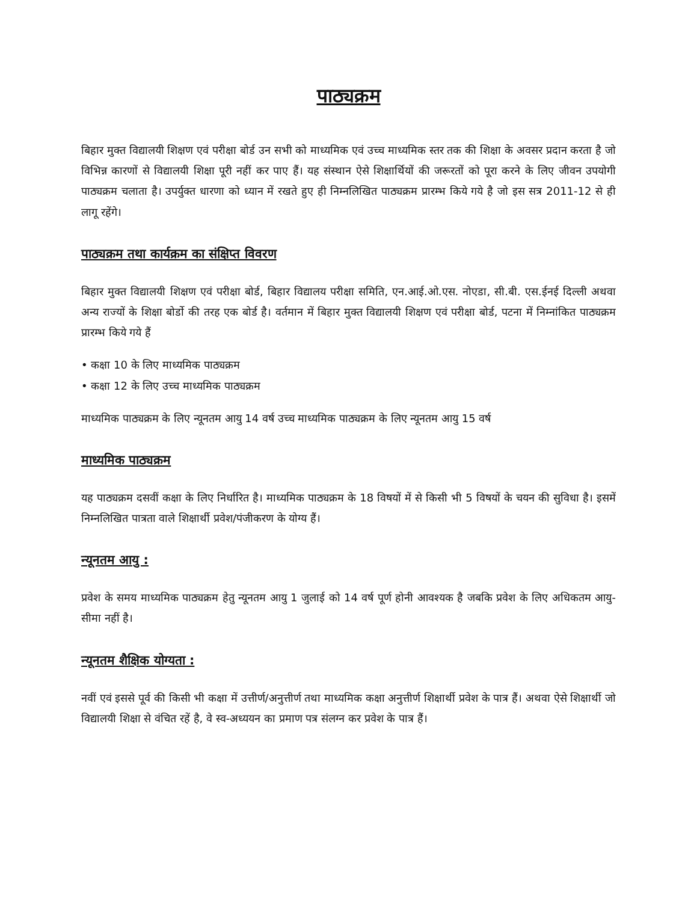पाठ्यक्रम
बिहार मुक्त विद्यालयी शिक्षण एवं परीक्षा बोर्ड उन सभी को माध्यमिक एवं उच्च माध्यमिक स्तर तक की शिक्षा के अवसर प्रदान करता है जो विभिन्न कारणों से विद्यालयी शिक्षा पूरी नहीं कर पाए हैं। यह संस्थान ऐसे शिक्षार्थियों की जरूरतों को पूरा करने के लिए जीवन उपयोगी पाठ्यक्रम चलाता है। उपर्युक्त धारणा को ध्यान में रखते हुए ही निम्नलिखित पाठ्यक्रम प्रारम्भ किये गये है जो इस सत्र 2011-12 से ही लागू रहेंगे।
पाठ्यक्रम तथा कार्यक्रम का संक्षिप्त विवरण
बिहार मुक्त विद्यालयी शिक्षण एवं परीक्षा बोर्ड, बिहार विद्यालय परीक्षा समिति, एन.आई.ओ.एस. नोएडा, सी.बी. एस.ईनई दिल्ली अथवा अन्य राज्यों के शिक्षा बोर्डो की तरह एक बोर्ड है। वर्तमान में बिहार मुक्त विद्यालयी शिक्षण एवं परीक्षा बोर्ड, पटना में निम्नांकित पाठ्यक्रम प्रारम्भ किये गये हैं
• कक्षा 10 के लिए माध्यमिक पाठ्यक्रम
• कक्षा 12 के लिए उच्च माध्यमिक पाठ्यक्रम
माध्यमिक पाठ्यक्रम के लिए न्यूनतम आयु 14 वर्ष उच्च माध्यमिक पाठ्यक्रम के लिए न्यूनतम आयु 15 वर्ष
माध्यमिक पाठ्यक्रम
यह पाठ्यक्रम दसवीं कक्षा के लिए निर्धारित है। माध्यमिक पाठ्यक्रम के 18 विषयों में से किसी भी 5 विषयों के चयन की सुविधा है। इसमें निम्नलिखित पात्रता वाले शिक्षार्थी प्रवेश/पंजीकरण के योग्य हैं।
न्यूनतम आयु :
प्रवेश के समय माध्यमिक पाठ्यक्रम हेतु न्यूनतम आयु 1 जुलाई को 14 वर्ष पूर्ण होनी आवश्यक है जबकि प्रवेश के लिए अधिकतम आयु-सीमा नहीं है।
न्यूनतम शैक्षिक योग्यता :
नवीं एवं इससे पूर्व की किसी भी कक्षा में उत्तीर्ण/अनुत्तीर्ण तथा माध्यमिक कक्षा अनुत्तीर्ण शिक्षार्थी प्रवेश के पात्र हैं। अथवा ऐसे शिक्षार्थी जो विद्यालयी शिक्षा से वंचित रहें है, वे स्व-अध्ययन का प्रमाण पत्र संलग्न कर प्रवेश के पात्र हैं।